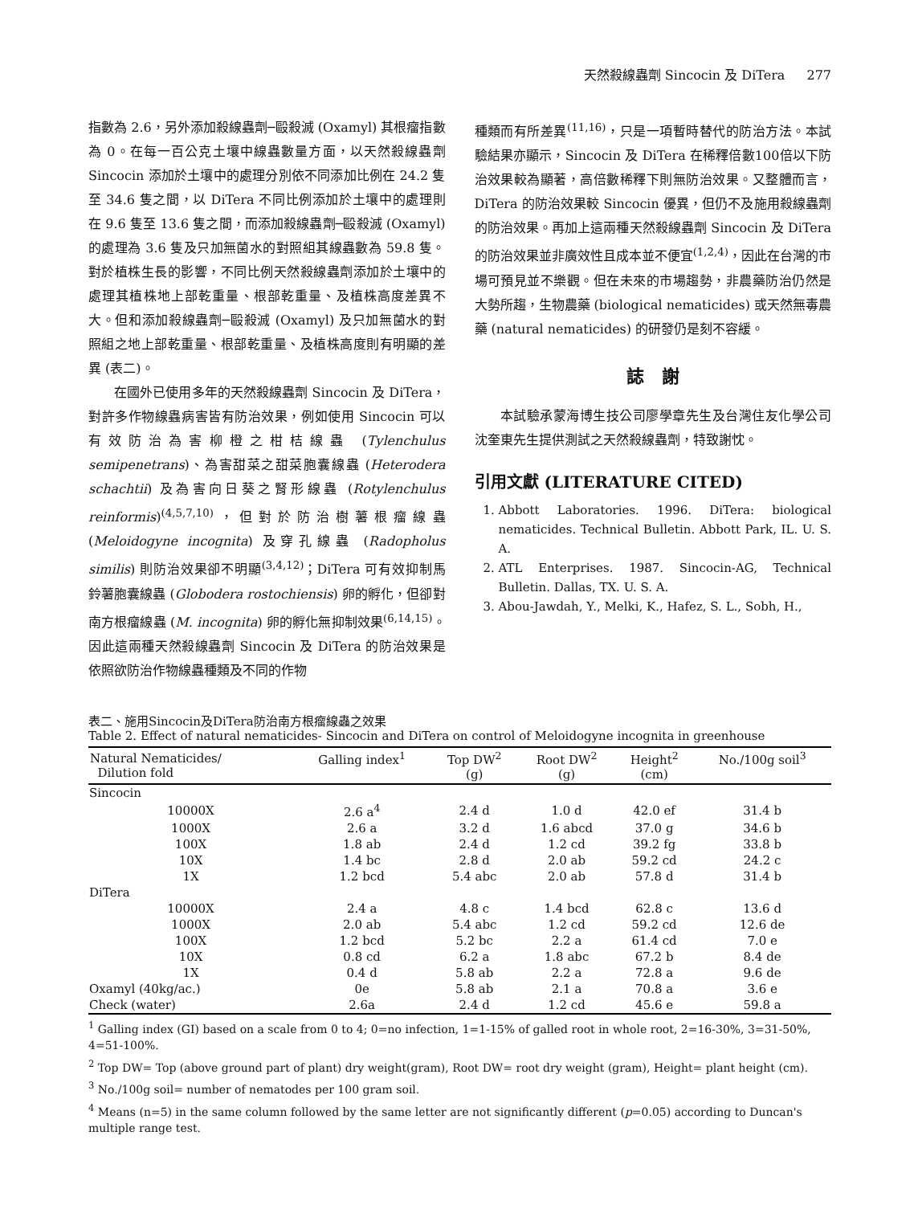天然殺線蟲劑 Sincocin 及 DiTera 277
指數為 2.6，另外添加殺線蟲劑─毆殺滅 (Oxamyl) 其根瘤指數為 0。在每一百公克土壤中線蟲數量方面，以天然殺線蟲劑 Sincocin 添加於土壤中的處理分別依不同添加比例在 24.2 隻至 34.6 隻之間，以 DiTera 不同比例添加於土壤中的處理則在 9.6 隻至 13.6 隻之間，而添加殺線蟲劑─毆殺滅 (Oxamyl) 的處理為 3.6 隻及只加無菌水的對照組其線蟲數為 59.8 隻。對於植株生長的影響，不同比例天然殺線蟲劑添加於土壤中的處理其植株地上部乾重量、根部乾重量、及植株高度差異不大。但和添加殺線蟲劑─毆殺滅 (Oxamyl) 及只加無菌水的對照組之地上部乾重量、根部乾重量、及植株高度則有明顯的差異 (表二)。
在國外已使用多年的天然殺線蟲劑 Sincocin 及 DiTera，對許多作物線蟲病害皆有防治效果，例如使用 Sincocin 可以有效防治為害柳橙之柑桔線蟲 (Tylenchulus semipenetrans)、為害甜菜之甜菜胞囊線蟲 (Heterodera schachtii) 及為害向日葵之腎形線蟲 (Rotylenchulus reinformis)<sup>(4,5,7,10)</sup>，但對於防治樹薯根瘤線蟲 (Meloidogyne incognita) 及穿孔線蟲 (Radopholus similis) 則防治效果卻不明顯<sup>(3,4,12)</sup>；DiTera 可有效抑制馬鈴薯胞囊線蟲 (Globodera rostochiensis) 卵的孵化，但卻對南方根瘤線蟲 (M. incognita) 卵的孵化無抑制效果<sup>(6,14,15)</sup>。因此這兩種天然殺線蟲劑 Sincocin 及 DiTera 的防治效果是依照欲防治作物線蟲種類及不同的作物
種類而有所差異<sup>(11,16)</sup>，只是一項暫時替代的防治方法。本試驗結果亦顯示，Sincocin 及 DiTera 在稀釋倍數100倍以下防治效果較為顯著，高倍數稀釋下則無防治效果。又整體而言，DiTera 的防治效果較 Sincocin 優異，但仍不及施用殺線蟲劑的防治效果。再加上這兩種天然殺線蟲劑 Sincocin 及 DiTera 的防治效果並非廣效性且成本並不便宜<sup>(1,2,4)</sup>，因此在台灣的市場可預見並不樂觀。但在未來的市場趨勢，非農藥防治仍然是大勢所趨，生物農藥 (biological nematicides) 或天然無毒農藥 (natural nematicides) 的研發仍是刻不容緩。
誌　謝
本試驗承蒙海博生技公司廖學章先生及台灣住友化學公司沈奎東先生提供測試之天然殺線蟲劑，特致謝忱。
引用文獻 (LITERATURE CITED)
1. Abbott Laboratories. 1996. DiTera: biological nematicides. Technical Bulletin. Abbott Park, IL. U. S. A.
2. ATL Enterprises. 1987. Sincocin-AG, Technical Bulletin. Dallas, TX. U. S. A.
3. Abou-Jawdah, Y., Melki, K., Hafez, S. L., Sobh, H.,
表二、施用Sincocin及DiTera防治南方根瘤線蟲之效果
Table 2. Effect of natural nematicides- Sincocin and DiTera on control of Meloidogyne incognita in greenhouse
| Natural Nematicides/ Dilution fold | Galling index<sup>1</sup> | Top DW<sup>2</sup> (g) | Root DW<sup>2</sup> (g) | Height<sup>2</sup> (cm) | No./100g soil<sup>3</sup> |
| --- | --- | --- | --- | --- | --- |
| Sincocin | | | | | |
| 10000X | 2.6 a<sup>4</sup> | 2.4 d | 1.0 d | 42.0 ef | 31.4 b |
| 1000X | 2.6 a | 3.2 d | 1.6 abcd | 37.0 g | 34.6 b |
| 100X | 1.8 ab | 2.4 d | 1.2 cd | 39.2 fg | 33.8 b |
| 10X | 1.4 bc | 2.8 d | 2.0 ab | 59.2 cd | 24.2 c |
| 1X | 1.2 bcd | 5.4 abc | 2.0 ab | 57.8 d | 31.4 b |
| DiTera | | | | | |
| 10000X | 2.4 a | 4.8 c | 1.4 bcd | 62.8 c | 13.6 d |
| 1000X | 2.0 ab | 5.4 abc | 1.2 cd | 59.2 cd | 12.6 de |
| 100X | 1.2 bcd | 5.2 bc | 2.2 a | 61.4 cd | 7.0 e |
| 10X | 0.8 cd | 6.2 a | 1.8 abc | 67.2 b | 8.4 de |
| 1X | 0.4 d | 5.8 ab | 2.2 a | 72.8 a | 9.6 de |
| Oxamyl (40kg/ac.) | 0e | 5.8 ab | 2.1 a | 70.8 a | 3.6 e |
| Check (water) | 2.6a | 2.4 d | 1.2 cd | 45.6 e | 59.8 a |
<sup>1</sup> Galling index (GI) based on a scale from 0 to 4; 0=no infection, 1=1-15% of galled root in whole root, 2=16-30%, 3=31-50%, 4=51-100%.
<sup>2</sup> Top DW= Top (above ground part of plant) dry weight(gram), Root DW= root dry weight (gram), Height= plant height (cm).
<sup>3</sup> No./100g soil= number of nematodes per 100 gram soil.
<sup>4</sup> Means (n=5) in the same column followed by the same letter are not significantly different (p=0.05) according to Duncan's multiple range test.